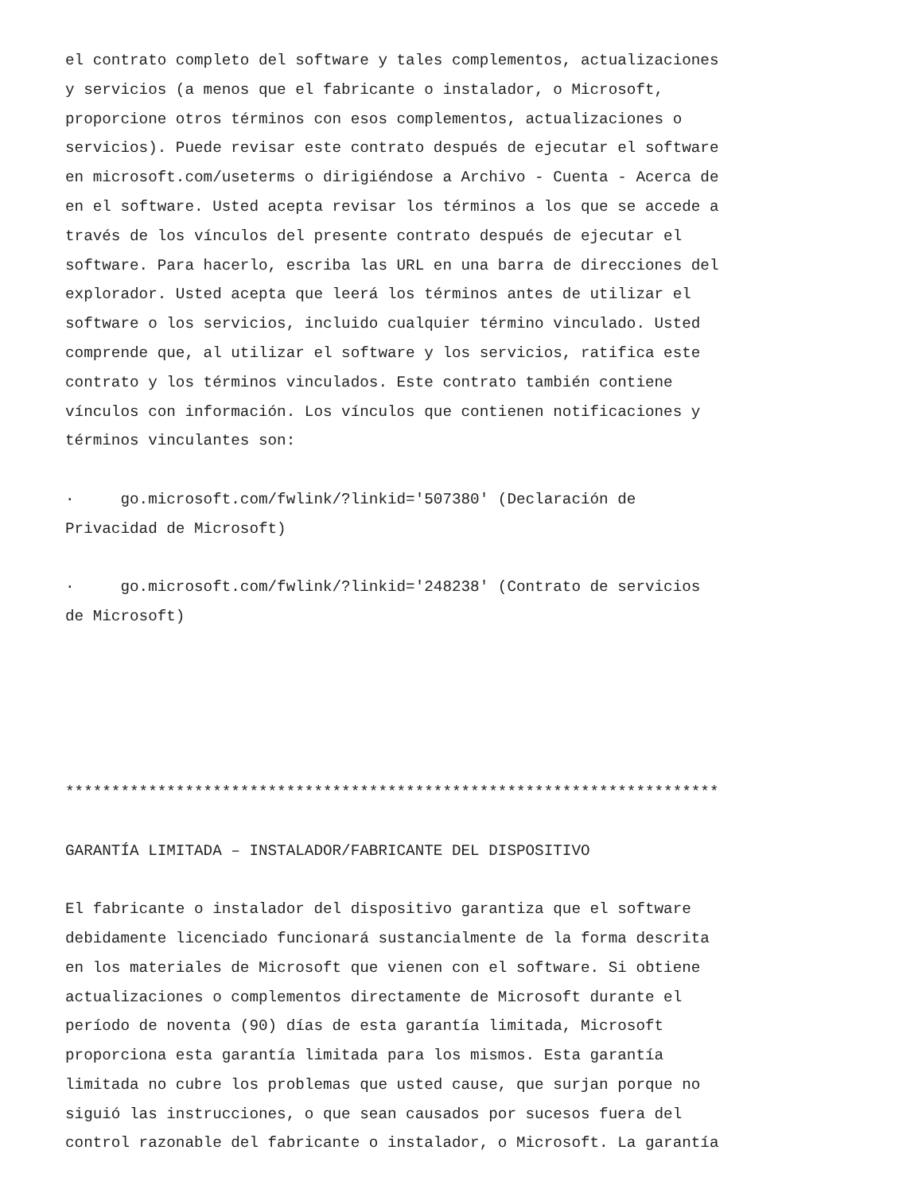el contrato completo del software y tales complementos, actualizaciones y servicios (a menos que el fabricante o instalador, o Microsoft, proporcione otros términos con esos complementos, actualizaciones o servicios). Puede revisar este contrato después de ejecutar el software en microsoft.com/useterms o dirigiéndose a Archivo - Cuenta - Acerca de en el software. Usted acepta revisar los términos a los que se accede a través de los vínculos del presente contrato después de ejecutar el software. Para hacerlo, escriba las URL en una barra de direcciones del explorador. Usted acepta que leerá los términos antes de utilizar el software o los servicios, incluido cualquier término vinculado. Usted comprende que, al utilizar el software y los servicios, ratifica este contrato y los términos vinculados. Este contrato también contiene vínculos con información. Los vínculos que contienen notificaciones y términos vinculantes son: · go.microsoft.com/fwlink/?linkid='507380' (Declaración de Privacidad de Microsoft) · go.microsoft.com/fwlink/?linkid='248238' (Contrato de servicios de Microsoft) *********************************************************************** GARANTÍA LIMITADA – INSTALADOR/FABRICANTE DEL DISPOSITIVO El fabricante o instalador del dispositivo garantiza que el software debidamente licenciado funcionará sustancialmente de la forma descrita en los materiales de Microsoft que vienen con el software. Si obtiene actualizaciones o complementos directamente de Microsoft durante el período de noventa (90) días de esta garantía limitada, Microsoft proporciona esta garantía limitada para los mismos. Esta garantía limitada no cubre los problemas que usted cause, que surjan porque no siguió las instrucciones, o que sean causados por sucesos fuera del control razonable del fabricante o instalador, o Microsoft. La garantía